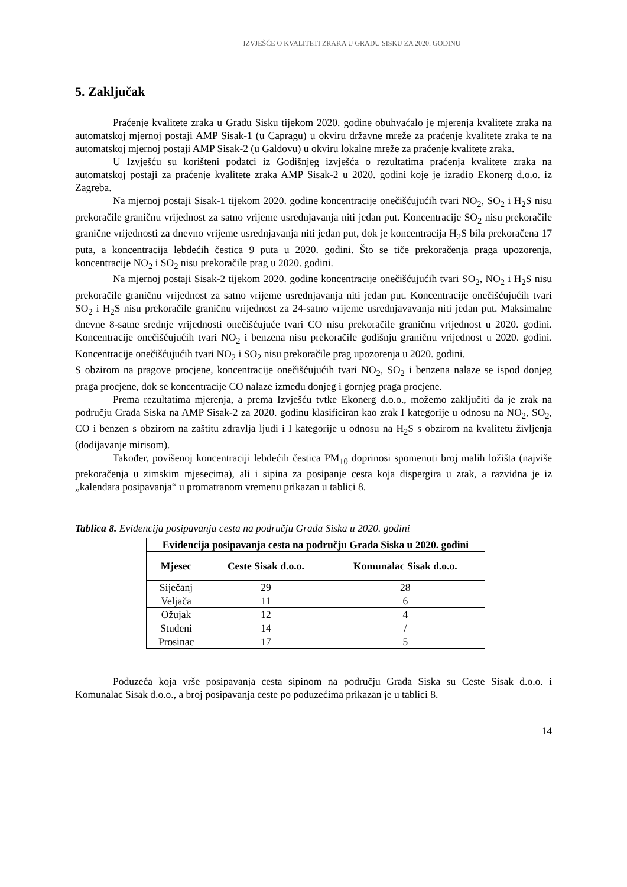IZVJEŠĆE O KVALITETI ZRAKA U GRADU SISKU ZA 2020. GODINU
5. Zaključak
Praćenje kvalitete zraka u Gradu Sisku tijekom 2020. godine obuhvaćalo je mjerenja kvalitete zraka na automatskoj mjernoj postaji AMP Sisak-1 (u Capragu) u okviru državne mreže za praćenje kvalitete zraka te na automatskoj mjernoj postaji AMP Sisak-2 (u Galdovu) u okviru lokalne mreže za praćenje kvalitete zraka.
U Izvješću su korišteni podatci iz Godišnjeg izvješća o rezultatima praćenja kvalitete zraka na automatskoj postaji za praćenje kvalitete zraka AMP Sisak-2 u 2020. godini koje je izradio Ekonerg d.o.o. iz Zagreba.
Na mjernoj postaji Sisak-1 tijekom 2020. godine koncentracije onečišćujućih tvari NO<sub>2</sub>, SO<sub>2</sub> i H<sub>2</sub>S nisu prekoračile graničnu vrijednost za satno vrijeme usrednjavanja niti jedan put. Koncentracije SO<sub>2</sub> nisu prekoračile granične vrijednosti za dnevno vrijeme usrednjavanja niti jedan put, dok je koncentracija H<sub>2</sub>S bila prekoračena 17 puta, a koncentracija lebdećih čestica 9 puta u 2020. godini. Što se tiče prekoračenja praga upozorenja, koncentracije NO<sub>2</sub> i SO<sub>2</sub> nisu prekoračile prag u 2020. godini.
Na mjernoj postaji Sisak-2 tijekom 2020. godine koncentracije onečišćujućih tvari SO<sub>2</sub>, NO<sub>2</sub> i H<sub>2</sub>S nisu prekoračile graničnu vrijednost za satno vrijeme usrednjavanja niti jedan put. Koncentracije onečišćujućih tvari SO<sub>2</sub> i H<sub>2</sub>S nisu prekoračile graničnu vrijednost za 24-satno vrijeme usrednjavavanja niti jedan put. Maksimalne dnevne 8-satne srednje vrijednosti onečišćujuće tvari CO nisu prekoračile graničnu vrijednost u 2020. godini. Koncentracije onečišćujućih tvari NO<sub>2</sub> i benzena nisu prekoračile godišnju graničnu vrijednost u 2020. godini. Koncentracije onečišćujućih tvari NO<sub>2</sub> i SO<sub>2</sub> nisu prekoračile prag upozorenja u 2020. godini.
S obzirom na pragove procjene, koncentracije onečišćujućih tvari NO<sub>2</sub>, SO<sub>2</sub> i benzena nalaze se ispod donjeg praga procjene, dok se koncentracije CO nalaze između donjeg i gornjeg praga procjene.
Prema rezultatima mjerenja, a prema Izvješću tvtke Ekonerg d.o.o., možemo zaključiti da je zrak na području Grada Siska na AMP Sisak-2 za 2020. godinu klasificiran kao zrak I kategorije u odnosu na NO<sub>2</sub>, SO<sub>2</sub>, CO i benzen s obzirom na zaštitu zdravlja ljudi i I kategorije u odnosu na H<sub>2</sub>S s obzirom na kvalitetu življenja (dodijavanje mirisom).
Također, povišenoj koncentraciji lebdećih čestica PM<sub>10</sub> doprinosi spomenuti broj malih ložišta (najviše prekoračenja u zimskim mjesecima), ali i sipina za posipanje cesta koja dispergira u zrak, a razvidna je iz „kalendara posipavanja“ u promatranom vremenu prikazan u tablici 8.
Tablica 8. Evidencija posipavanja cesta na području Grada Siska u 2020. godini
| Evidencija posipavanja cesta na području Grada Siska u 2020. godini | | |
| --- | --- | --- |
| Mjesec | Ceste Sisak d.o.o. | Komunalac Sisak d.o.o. |
| Siječanj | 29 | 28 |
| Veljača | 11 | 6 |
| Ožujak | 12 | 4 |
| Studeni | 14 | / |
| Prosinac | 17 | 5 |
Poduzeća koja vrše posipavanja cesta sipinom na području Grada Siska su Ceste Sisak d.o.o. i Komunalac Sisak d.o.o., a broj posipavanja ceste po poduzećima prikazan je u tablici 8.
14